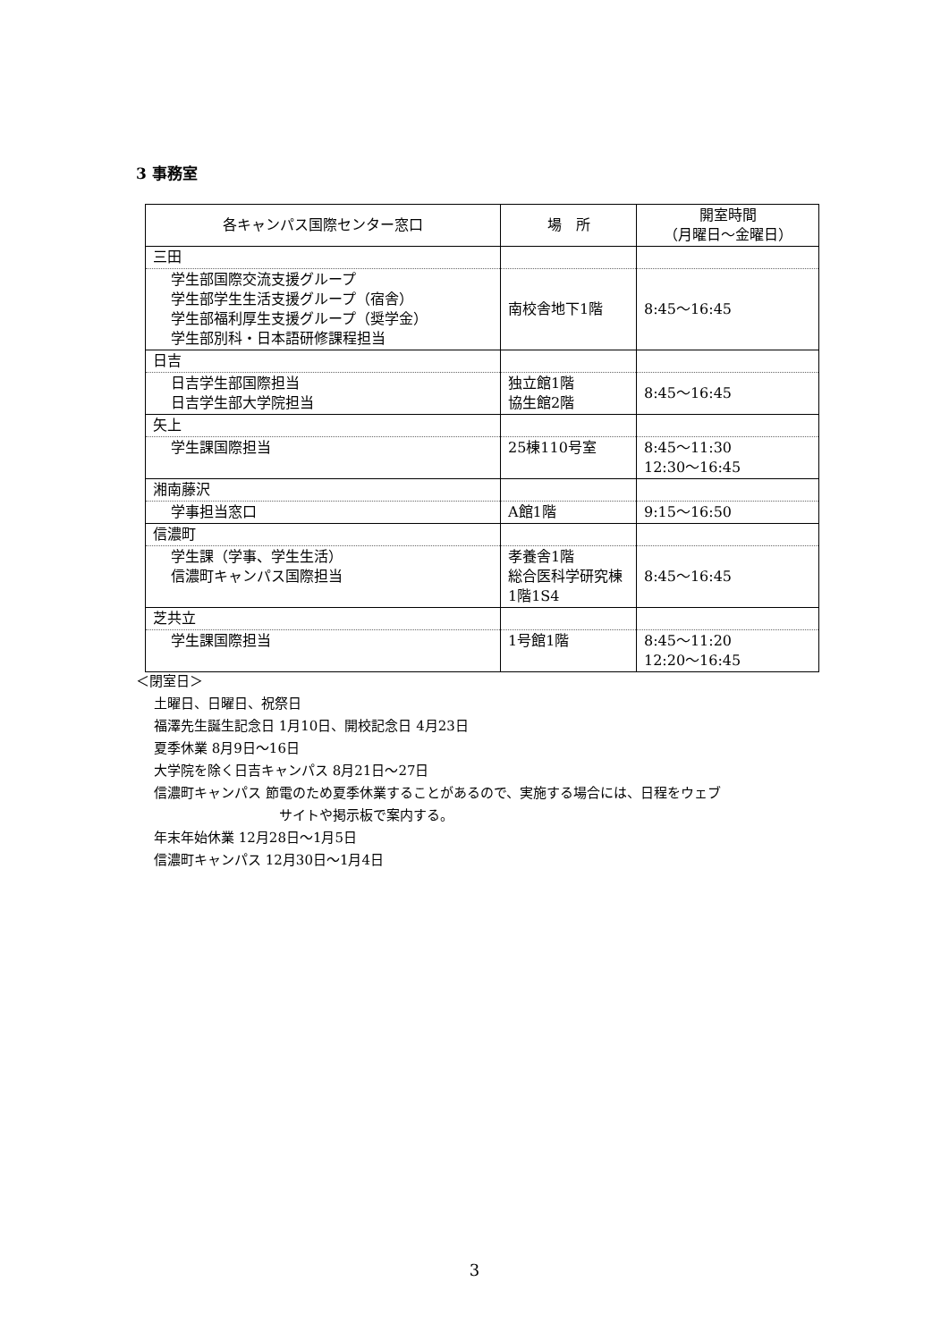3 事務室
| 各キャンパス国際センター窓口 | 場 所 | 開室時間 （月曜日～金曜日） |
| --- | --- | --- |
| 三田 | | |
| 学生部国際交流支援グループ 学生部学生生活支援グループ（宿舎） 学生部福利厚生支援グループ（奨学金） 学生部別科・日本語研修課程担当 | 南校舎地下1階 | 8:45～16:45 |
| 日吉 | | |
| 日吉学生部国際担当 日吉学生部大学院担当 | 独立館1階 協生館2階 | 8:45～16:45 |
| 矢上 | | |
| 学生課国際担当 | 25棟110号室 | 8:45～11:30 12:30～16:45 |
| 湘南藤沢 | | |
| 学事担当窓口 | A館1階 | 9:15～16:50 |
| 信濃町 | | |
| 学生課（学事、学生生活） 信濃町キャンパス国際担当 | 孝養舎1階 総合医科学研究棟1階1S4 | 8:45～16:45 |
| 芝共立 | | |
| 学生課国際担当 | 1号館1階 | 8:45～11:20 12:20～16:45 |
＜閉室日＞
土曜日、日曜日、祝祭日
福澤先生誕生記念日 1月10日、開校記念日 4月23日
夏季休業 8月9日～16日
大学院を除く日吉キャンパス 8月21日～27日
信濃町キャンパス 節電のため夏季休業することがあるので、実施する場合には、日程をウェブ
サイトや掲示板で案内する。
年末年始休業 12月28日～1月5日
信濃町キャンパス 12月30日～1月4日
3